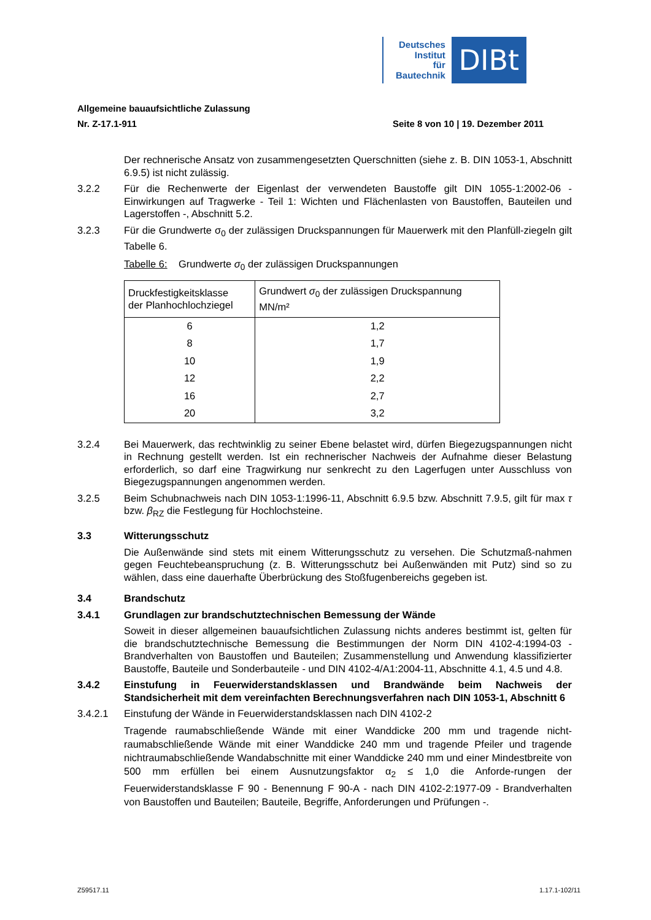Deutsches
Institut
für
Bautechnik
DIBt
Allgemeine bauaufsichtliche Zulassung
Nr. Z-17.1-911 Seite 8 von 10 | 19. Dezember 2011
Der rechnerische Ansatz von zusammengesetzten Querschnitten (siehe z. B. DIN 1053-1, Abschnitt 6.9.5) ist nicht zulässig.
3.2.2 Für die Rechenwerte der Eigenlast der verwendeten Baustoffe gilt DIN 1055-1:2002-06 - Einwirkungen auf Tragwerke - Teil 1: Wichten und Flächenlasten von Baustoffen, Bauteilen und Lagerstoffen -, Abschnitt 5.2.
3.2.3 Für die Grundwerte σ<sub>0</sub> der zulässigen Druckspannungen für Mauerwerk mit den Planfüll-ziegeln gilt Tabelle 6.
Tabelle 6: Grundwerte σ<sub>0</sub> der zulässigen Druckspannungen
| Druckfestigkeitsklasse der Planhochlochziegel | Grundwert σ<sub>0</sub> der zulässigen Druckspannung MN/m² |
| --- | --- |
| 6 | 1,2 |
| 8 | 1,7 |
| 10 | 1,9 |
| 12 | 2,2 |
| 16 | 2,7 |
| 20 | 3,2 |
3.2.4 Bei Mauerwerk, das rechtwinklig zu seiner Ebene belastet wird, dürfen Biegezugspannungen nicht in Rechnung gestellt werden. Ist ein rechnerischer Nachweis der Aufnahme dieser Belastung erforderlich, so darf eine Tragwirkung nur senkrecht zu den Lagerfugen unter Ausschluss von Biegezugspannungen angenommen werden.
3.2.5 Beim Schubnachweis nach DIN 1053-1:1996-11, Abschnitt 6.9.5 bzw. Abschnitt 7.9.5, gilt für max τ bzw. β<sub>RZ</sub> die Festlegung für Hochlochsteine.
3.3 Witterungsschutz
Die Außenwände sind stets mit einem Witterungsschutz zu versehen. Die Schutzmaß-nahmen gegen Feuchtebeanspruchung (z. B. Witterungsschutz bei Außenwänden mit Putz) sind so zu wählen, dass eine dauerhafte Überbrückung des Stoßfugenbereichs gegeben ist.
3.4 Brandschutz
3.4.1 Grundlagen zur brandschutztechnischen Bemessung der Wände
Soweit in dieser allgemeinen bauaufsichtlichen Zulassung nichts anderes bestimmt ist, gelten für die brandschutztechnische Bemessung die Bestimmungen der Norm DIN 4102-4:1994-03 - Brandverhalten von Baustoffen und Bauteilen; Zusammenstellung und Anwendung klassifizierter Baustoffe, Bauteile und Sonderbauteile - und DIN 4102-4/A1:2004-11, Abschnitte 4.1, 4.5 und 4.8.
3.4.2 Einstufung in Feuerwiderstandsklassen und Brandwände beim Nachweis der Standsicherheit mit dem vereinfachten Berechnungsverfahren nach DIN 1053-1, Abschnitt 6
3.4.2.1 Einstufung der Wände in Feuerwiderstandsklassen nach DIN 4102-2
Tragende raumabschließende Wände mit einer Wanddicke 200 mm und tragende nicht-raumabschließende Wände mit einer Wanddicke 240 mm und tragende Pfeiler und tragende nichtraumabschließende Wandabschnitte mit einer Wanddicke 240 mm und einer Mindestbreite von 500 mm erfüllen bei einem Ausnutzungsfaktor α<sub>2</sub> ≤ 1,0 die Anforde-rungen der Feuerwiderstandsklasse F 90 - Benennung F 90-A - nach DIN 4102-2:1977-09 - Brandverhalten von Baustoffen und Bauteilen; Bauteile, Begriffe, Anforderungen und Prüfungen -.
Z59517.11 1.17.1-102/11